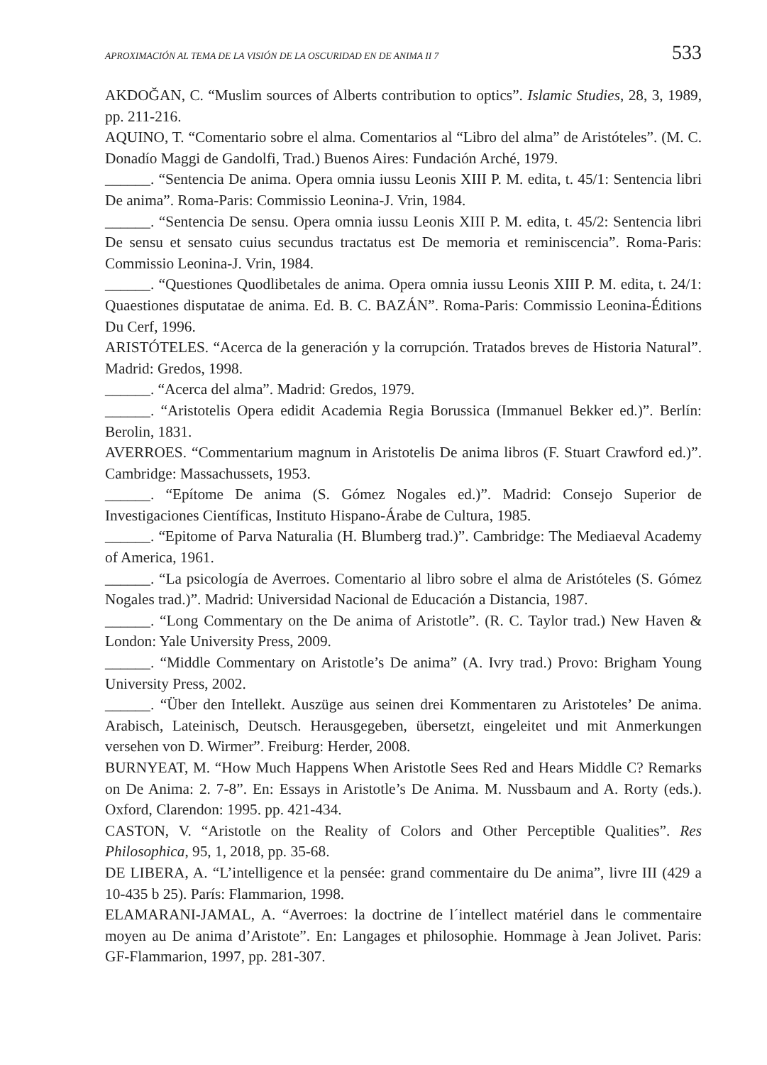APROXIMACIÓN AL TEMA DE LA VISIÓN DE LA OSCURIDAD EN DE ANIMA II 7 533
AKDOĞAN, C. “Muslim sources of Alberts contribution to optics”. Islamic Studies, 28, 3, 1989, pp. 211-216.
AQUINO, T. “Comentario sobre el alma. Comentarios al “Libro del alma” de Aristóteles”. (M. C. Donadío Maggi de Gandolfi, Trad.) Buenos Aires: Fundación Arché, 1979.
______. “Sentencia De anima. Opera omnia iussu Leonis XIII P. M. edita, t. 45/1: Sentencia libri De anima”. Roma-Paris: Commissio Leonina-J. Vrin, 1984.
______. “Sentencia De sensu. Opera omnia iussu Leonis XIII P. M. edita, t. 45/2: Sentencia libri De sensu et sensato cuius secundus tractatus est De memoria et reminiscencia”. Roma-Paris: Commissio Leonina-J. Vrin, 1984.
______. “Questiones Quodlibetales de anima. Opera omnia iussu Leonis XIII P. M. edita, t. 24/1: Quaestiones disputatae de anima. Ed. B. C. BAZÁN”. Roma-Paris: Commissio Leonina-Éditions Du Cerf, 1996.
ARISTÓTELES. “Acerca de la generación y la corrupción. Tratados breves de Historia Natural”. Madrid: Gredos, 1998.
______. “Acerca del alma”. Madrid: Gredos, 1979.
______. “Aristotelis Opera edidit Academia Regia Borussica (Immanuel Bekker ed.)”. Berlín: Berolin, 1831.
AVERROES. “Commentarium magnum in Aristotelis De anima libros (F. Stuart Crawford ed.)”. Cambridge: Massachussets, 1953.
______. “Epítome De anima (S. Gómez Nogales ed.)”. Madrid: Consejo Superior de Investigaciones Científicas, Instituto Hispano-Árabe de Cultura, 1985.
______. “Epitome of Parva Naturalia (H. Blumberg trad.)”. Cambridge: The Mediaeval Academy of America, 1961.
______. “La psicología de Averroes. Comentario al libro sobre el alma de Aristóteles (S. Gómez Nogales trad.)”. Madrid: Universidad Nacional de Educación a Distancia, 1987.
______. “Long Commentary on the De anima of Aristotle”. (R. C. Taylor trad.) New Haven & London: Yale University Press, 2009.
______. “Middle Commentary on Aristotle’s De anima” (A. Ivry trad.) Provo: Brigham Young University Press, 2002.
______. “Über den Intellekt. Auszüge aus seinen drei Kommentaren zu Aristoteles’ De anima. Arabisch, Lateinisch, Deutsch. Herausgegeben, übersetzt, eingeleitet und mit Anmerkungen versehen von D. Wirmer”. Freiburg: Herder, 2008.
BURNYEAT, M. “How Much Happens When Aristotle Sees Red and Hears Middle C? Remarks on De Anima: 2. 7-8”. En: Essays in Aristotle’s De Anima. M. Nussbaum and A. Rorty (eds.). Oxford, Clarendon: 1995. pp. 421-434.
CASTON, V. “Aristotle on the Reality of Colors and Other Perceptible Qualities”. Res Philosophica, 95, 1, 2018, pp. 35-68.
DE LIBERA, A. “L’intelligence et la pensée: grand commentaire du De anima”, livre III (429 a 10-435 b 25). París: Flammarion, 1998.
ELAMARANI-JAMAL, A. “Averroes: la doctrine de l´intellect matériel dans le commentaire moyen au De anima d’Aristote”. En: Langages et philosophie. Hommage à Jean Jolivet. Paris: GF-Flammarion, 1997, pp. 281-307.